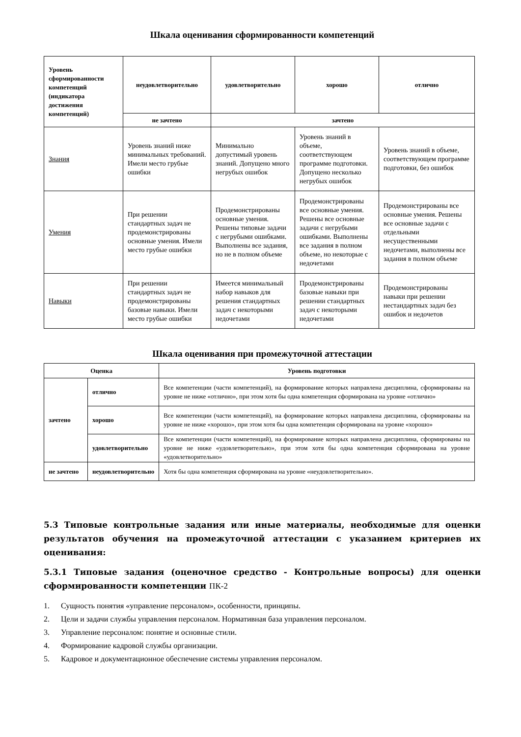Шкала оценивания сформированности компетенций
| Уровень сформированности компетенций (индикатора достижения компетенций) | неудовлетворительно | удовлетворительно | хорошо | отлично |
| --- | --- | --- | --- | --- |
| | не зачтено | зачтено | | |
| Знания | Уровень знаний ниже минимальных требований. Имели место грубые ошибки | Минимально допустимый уровень знаний. Допущено много негрубых ошибок | Уровень знаний в объеме, соответствующем программе подготовки. Допущено несколько негрубых ошибок | Уровень знаний в объеме, соответствующем программе подготовки, без ошибок |
| Умения | При решении стандартных задач не продемонстрированы основные умения. Имели место грубые ошибки | Продемонстрированы основные умения. Решены типовые задачи с негрубыми ошибками. Выполнены все задания, но не в полном объеме | Продемонстрированы все основные умения. Решены все основные задачи с негрубыми ошибками. Выполнены все задания в полном объеме, но некоторые с недочетами | Продемонстрированы все основные умения. Решены все основные задачи с отдельными несущественными недочетами, выполнены все задания в полном объеме |
| Навыки | При решении стандартных задач не продемонстрированы базовые навыки. Имели место грубые ошибки | Имеется минимальный набор навыков для решения стандартных задач с некоторыми недочетами | Продемонстрированы базовые навыки при решении стандартных задач с некоторыми недочетами | Продемонстрированы навыки при решении нестандартных задач без ошибок и недочетов |
Шкала оценивания при промежуточной аттестации
| Оценка | | Уровень подготовки |
| --- | --- | --- |
| зачтено | отлично | Все компетенции (части компетенций), на формирование которых направлена дисциплина, сформированы на уровне не ниже «отлично», при этом хотя бы одна компетенция сформирована на уровне «отлично» |
| | хорошо | Все компетенции (части компетенций), на формирование которых направлена дисциплина, сформированы на уровне не ниже «хорошо», при этом хотя бы одна компетенция сформирована на уровне «хорошо» |
| | удовлетворительно | Все компетенции (части компетенций), на формирование которых направлена дисциплина, сформированы на уровне не ниже «удовлетворительно», при этом хотя бы одна компетенция сформирована на уровне «удовлетворительно» |
| не зачтено | неудовлетворительно | Хотя бы одна компетенция сформирована на уровне «неудовлетворительно». |
5.3 Типовые контрольные задания или иные материалы, необходимые для оценки результатов обучения на промежуточной аттестации с указанием критериев их оценивания:
5.3.1 Типовые задания (оценочное средство - Контрольные вопросы) для оценки сформированности компетенции ПК-2
1. Сущность понятия «управление персоналом», особенности, принципы.
2. Цели и задачи службы управления персоналом. Нормативная база управления персоналом.
3. Управление персоналом: понятие и основные стили.
4. Формирование кадровой службы организации.
5. Кадровое и документационное обеспечение системы управления персоналом.